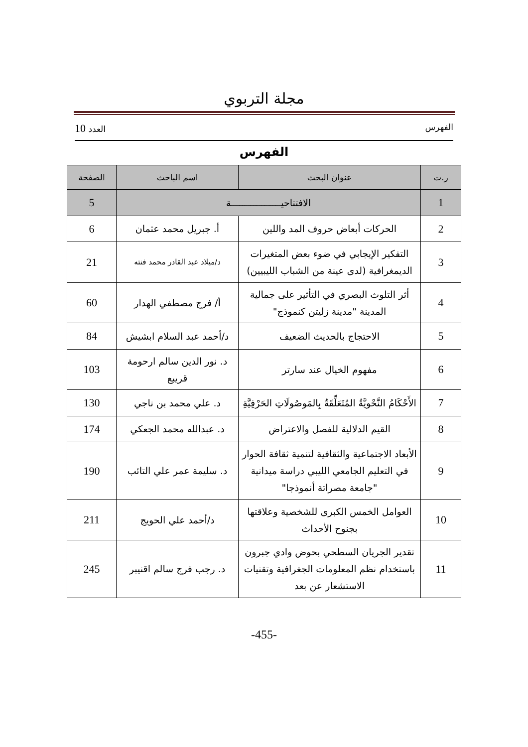مجلة التربوي
الفهرس العدد 10
الفهرس
| ر.ت | عنوان البحث | اسم الباحث | الصفحة |
| --- | --- | --- | --- |
| 1 | الافتتاحيــــــــــــــــــة | | 5 |
| 2 | الحركات أبعاض حروف المد واللين | أ. جبريل محمد عثمان | 6 |
| 3 | التفكير الإيجابي في ضوء بعض المتغيرات الديمغرافية (لدى عينة من الشباب الليبيين) | د/ميلاد عبد القادر محمد فنته | 21 |
| 4 | أثر التلوث البصري في التأثير على جمالية المدينة "مدينة زليتن كنموذج" | أ/ فرج مصطفي الهدار | 60 |
| 5 | الاحتجاج بالحديث الضعيف | د/أحمد عبد السلام ابشيش | 84 |
| 6 | مفهوم الخيال عند سارتر | د. نور الدين سالم ارحومة قريبع | 103 |
| 7 | الأَحْكَامُ النَّحْويَّةُ المُتَعَلِّقَةُ بِالمَوصُولَاتِ الحَرْفِيَّةِ | د. علي محمد بن ناجي | 130 |
| 8 | القيم الدلالية للفصل والاعتراض | د. عبدالله محمد الجعكي | 174 |
| 9 | الأبعاد الاجتماعية والثقافية لتنمية ثقافة الحوار في التعليم الجامعي الليبي دراسة ميدانية "جامعة مصراتة أنموذجا" | د. سليمة عمر علي التائب | 190 |
| 10 | العوامل الخمس الكبرى للشخصية وعلاقتها بجنوح الأحداث | د/أحمد علي الحويج | 211 |
| 11 | تقدير الجريان السطحي بحوض وادي جبرون باستخدام نظم المعلومات الجغرافية وتقنيات الاستشعار عن بعد | د. رجب فرج سالم اقنيبر | 245 |
-455-